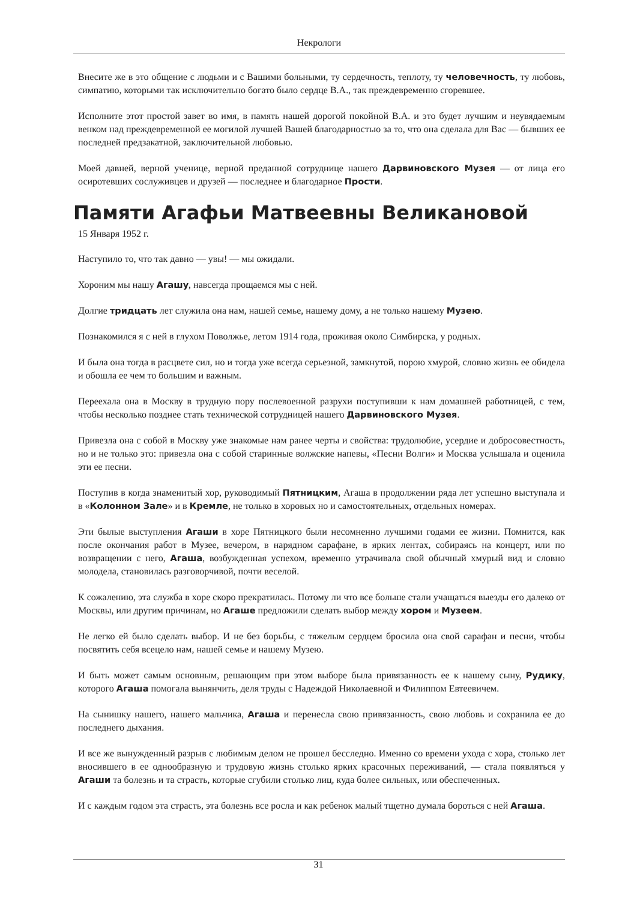Некрологи
Внесите же в это общение с людьми и с Вашими больными, ту сердечность, теплоту, ту человечность, ту любовь, симпатию, которыми так исключительно богато было сердце В.А., так преждевременно сгоревшее.
Исполните этот простой завет во имя, в память нашей дорогой покойной В.А. и это будет лучшим и неувядаемым венком над преждевременной ее могилой лучшей Вашей благодарностью за то, что она сделала для Вас — бывших ее последней предзакатной, заключительной любовью.
Моей давней, верной ученице, верной преданной сотруднице нашего Дарвиновского Музея — от лица его осиротевших сослуживцев и друзей — последнее и благодарное Прости.
Памяти Агафьи Матвеевны Великановой
15 Января 1952 г.
Наступило то, что так давно — увы! — мы ожидали.
Хороним мы нашу Агашу, навсегда прощаемся мы с ней.
Долгие тридцать лет служила она нам, нашей семье, нашему дому, а не только нашему Музею.
Познакомился я с ней в глухом Поволжье, летом 1914 года, проживая около Симбирска, у родных.
И была она тогда в расцвете сил, но и тогда уже всегда серьезной, замкнутой, порою хмурой, словно жизнь ее обидела и обошла ее чем то большим и важным.
Переехала она в Москву в трудную пору послевоенной разрухи поступивши к нам домашней работницей, с тем, чтобы несколько позднее стать технической сотрудницей нашего Дарвиновского Музея.
Привезла она с собой в Москву уже знакомые нам ранее черты и свойства: трудолюбие, усердие и добросовестность, но и не только это: привезла она с собой старинные волжские напевы, «Песни Волги» и Москва услышала и оценила эти ее песни.
Поступив в когда знаменитый хор, руководимый Пятницким, Агаша в продолжении ряда лет успешно выступала и в «Колонном Зале» и в Кремле, не только в хоровых но и самостоятельных, отдельных номерах.
Эти былые выступления Агаши в хоре Пятницкого были несомненно лучшими годами ее жизни. Помнится, как после окончания работ в Музее, вечером, в нарядном сарафане, в ярких лентах, собираясь на концерт, или по возвращении с него, Агаша, возбужденная успехом, временно утрачивала свой обычный хмурый вид и словно молодела, становилась разговорчивой, почти веселой.
К сожалению, эта служба в хоре скоро прекратилась. Потому ли что все больше стали учащаться выезды его далеко от Москвы, или другим причинам, но Агаше предложили сделать выбор между хором и Музеем.
Не легко ей было сделать выбор. И не без борьбы, с тяжелым сердцем бросила она свой сарафан и песни, чтобы посвятить себя всецело нам, нашей семье и нашему Музею.
И быть может самым основным, решающим при этом выборе была привязанность ее к нашему сыну, Рудику, которого Агаша помогала вынянчить, деля труды с Надеждой Николаевной и Филиппом Евтеевичем.
На сынишку нашего, нашего мальчика, Агаша и перенесла свою привязанность, свою любовь и сохранила ее до последнего дыхания.
И все же вынужденный разрыв с любимым делом не прошел бесследно. Именно со времени ухода с хора, столько лет вносившего в ее однообразную и трудовую жизнь столько ярких красочных переживаний, — стала появляться у Агаши та болезнь и та страсть, которые сгубили столько лиц, куда более сильных, или обеспеченных.
И с каждым годом эта страсть, эта болезнь все росла и как ребенок малый тщетно думала бороться с ней Агаша.
31